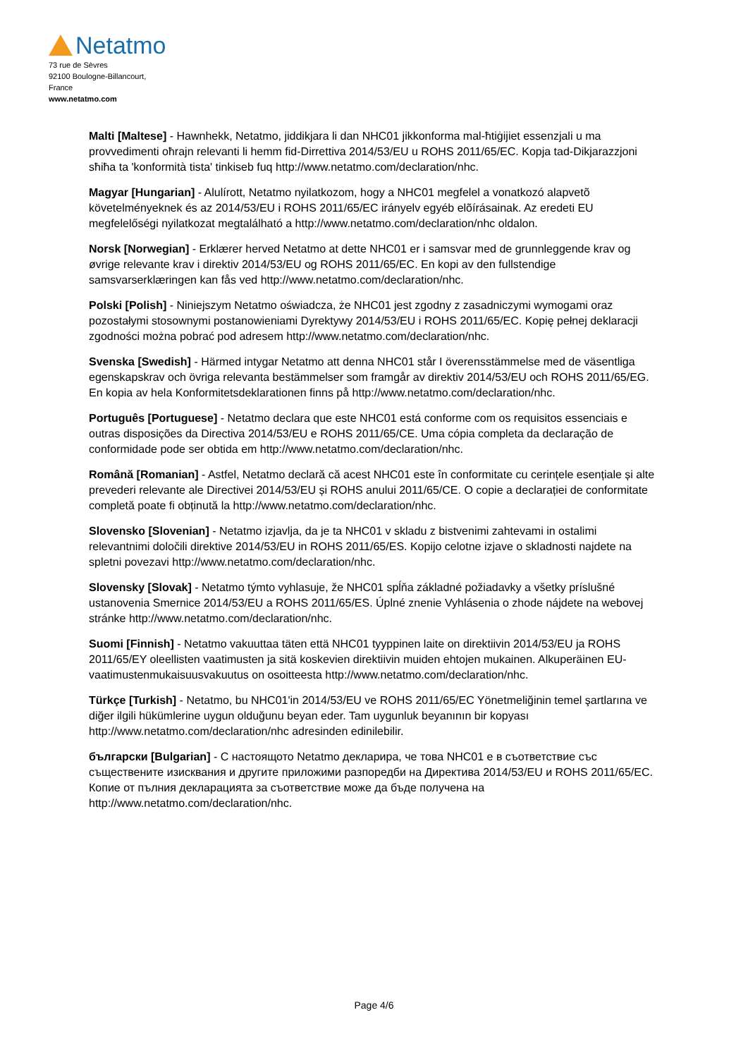Netatmo
73 rue de Sèvres
92100 Boulogne-Billancourt,
France
www.netatmo.com
Malti [Maltese] - Hawnhekk, Netatmo, jiddikjara li dan NHC01 jikkonforma mal-ħtiġijiet essenzjali u ma provvedimenti oħrajn relevanti li hemm fid-Dirrettiva 2014/53/EU u ROHS 2011/65/EC. Kopja tad-Dikjarazzjoni sħiħa ta 'konformità tista' tinkiseb fuq http://www.netatmo.com/declaration/nhc.
Magyar [Hungarian] - Alulírott, Netatmo nyilatkozom, hogy a NHC01 megfelel a vonatkozó alapvetõ követelményeknek és az 2014/53/EU i ROHS 2011/65/EC irányelv egyéb elõírásainak. Az eredeti EU megfelelőségi nyilatkozat megtalálható a http://www.netatmo.com/declaration/nhc oldalon.
Norsk [Norwegian] - Erklærer herved Netatmo at dette NHC01 er i samsvar med de grunnleggende krav og øvrige relevante krav i direktiv 2014/53/EU og ROHS 2011/65/EC. En kopi av den fullstendige samsvarserklæringen kan fås ved http://www.netatmo.com/declaration/nhc.
Polski [Polish] - Niniejszym Netatmo oświadcza, że NHC01 jest zgodny z zasadniczymi wymogami oraz pozostałymi stosownymi postanowieniami Dyrektywy 2014/53/EU i ROHS 2011/65/EC. Kopię pełnej deklaracji zgodności można pobrać pod adresem http://www.netatmo.com/declaration/nhc.
Svenska [Swedish] - Härmed intygar Netatmo att denna NHC01 står I överensstämmelse med de väsentliga egenskapskrav och övriga relevanta bestämmelser som framgår av direktiv 2014/53/EU och ROHS 2011/65/EG. En kopia av hela Konformitetsdeklarationen finns på http://www.netatmo.com/declaration/nhc.
Português [Portuguese] - Netatmo declara que este NHC01 está conforme com os requisitos essenciais e outras disposições da Directiva 2014/53/EU e ROHS 2011/65/CE. Uma cópia completa da declaração de conformidade pode ser obtida em http://www.netatmo.com/declaration/nhc.
Română [Romanian] - Astfel, Netatmo declară că acest NHC01 este în conformitate cu cerințele esențiale și alte prevederi relevante ale Directivei 2014/53/EU și ROHS anului 2011/65/CE. O copie a declarației de conformitate completă poate fi obținută la http://www.netatmo.com/declaration/nhc.
Slovensko [Slovenian] - Netatmo izjavlja, da je ta NHC01 v skladu z bistvenimi zahtevami in ostalimi relevantnimi določili direktive 2014/53/EU in ROHS 2011/65/ES. Kopijo celotne izjave o skladnosti najdete na spletni povezavi http://www.netatmo.com/declaration/nhc.
Slovensky [Slovak] - Netatmo týmto vyhlasuje, že NHC01 spĺňa základné požiadavky a všetky príslušné ustanovenia Smernice 2014/53/EU a ROHS 2011/65/ES. Úplné znenie Vyhlásenia o zhode nájdete na webovej stránke http://www.netatmo.com/declaration/nhc.
Suomi [Finnish] - Netatmo vakuuttaa täten että NHC01 tyyppinen laite on direktiivin 2014/53/EU ja ROHS 2011/65/EY oleellisten vaatimusten ja sitä koskevien direktiivin muiden ehtojen mukainen. Alkuperäinen EU-vaatimustenmukaisuusvakuutus on osoitteesta http://www.netatmo.com/declaration/nhc.
Türkçe [Turkish] - Netatmo, bu NHC01'in 2014/53/EU ve ROHS 2011/65/EC Yönetmeliğinin temel şartlarına ve diğer ilgili hükümlerine uygun olduğunu beyan eder. Tam uygunluk beyanının bir kopyası http://www.netatmo.com/declaration/nhc adresinden edinilebilir.
български [Bulgarian] - С настоящото Netatmo декларира, че това NHC01 е в съответствие със съществените изисквания и другите приложими разпоредби на Директива 2014/53/EU и ROHS 2011/65/EC. Копие от пълния декларацията за съответствие може да бъде получена на http://www.netatmo.com/declaration/nhc.
Page 4/6